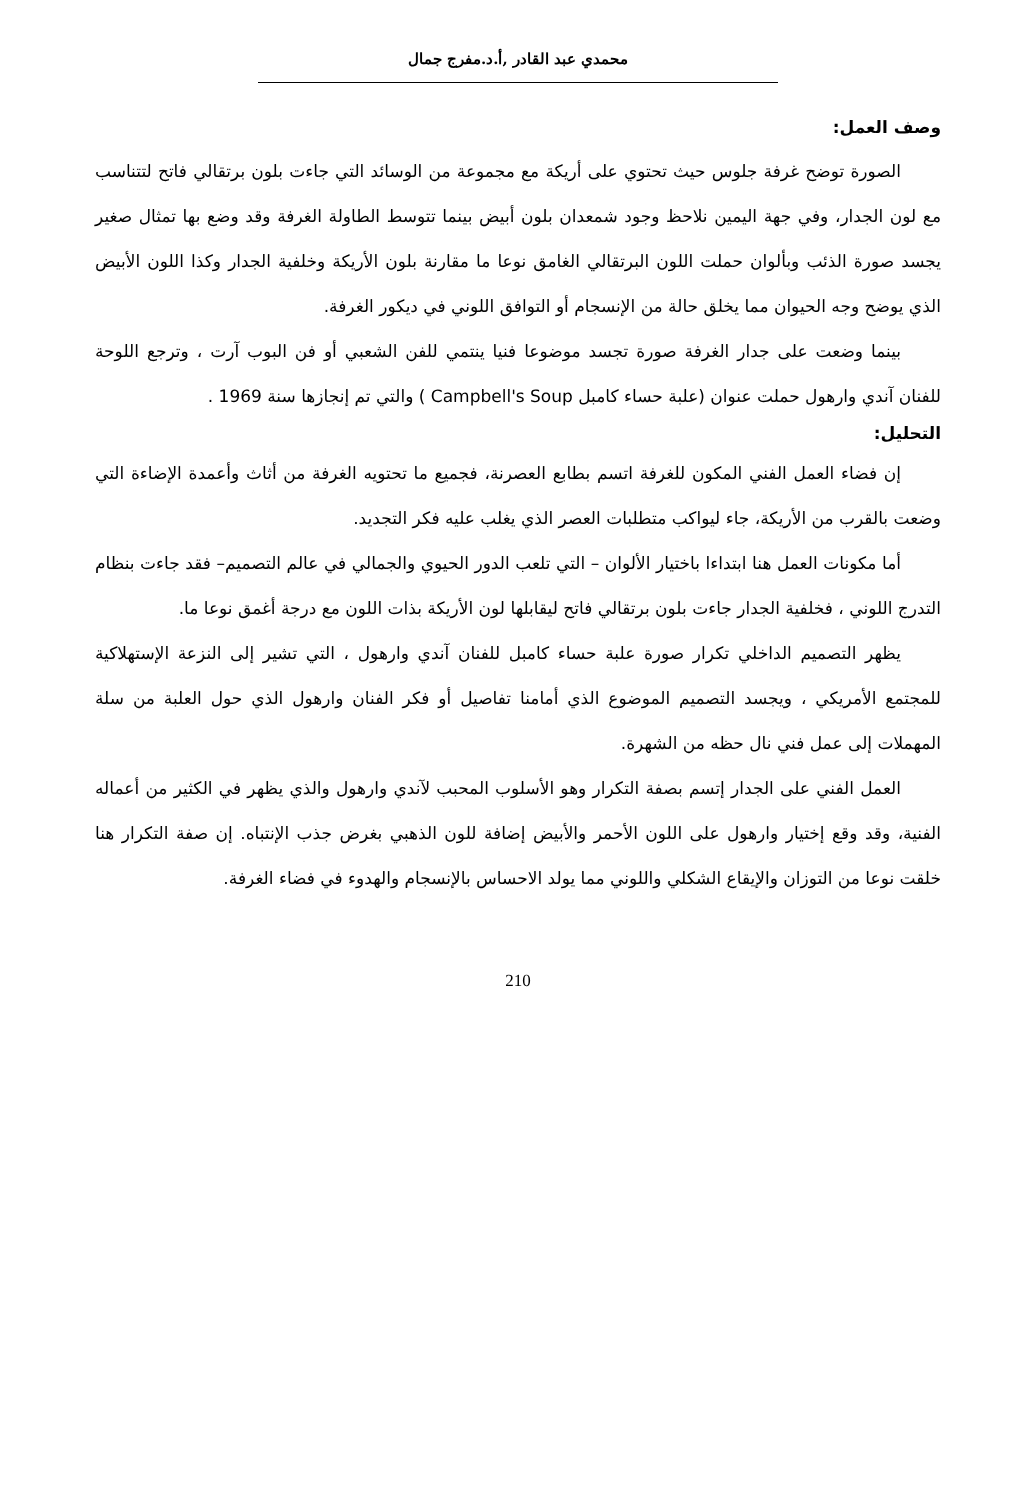محمدي عبد القادر ,أ.د.مفرج جمال
وصف العمل:
الصورة توضح غرفة جلوس حيث تحتوي على أريكة مع مجموعة من الوسائد التي جاءت بلون برتقالي فاتح لتتناسب مع لون الجدار، وفي جهة اليمين نلاحظ وجود شمعدان بلون أبيض بينما تتوسط الطاولة الغرفة وقد وضع بها تمثال صغير يجسد صورة الذئب وبألوان حملت اللون البرتقالي الغامق نوعا ما مقارنة بلون الأريكة وخلفية الجدار وكذا اللون الأبيض الذي يوضح وجه الحيوان مما يخلق حالة من الإنسجام أو التوافق اللوني في ديكور الغرفة.
بينما وضعت على جدار الغرفة صورة تجسد موضوعا فنيا ينتمي للفن الشعبي أو فن البوب آرت ، وترجع اللوحة للفنان آندي وارهول حملت عنوان (علبة حساء كامبل Campbell's Soup ) والتي تم إنجازها سنة 1969 .
التحليل:
إن فضاء العمل الفني المكون للغرفة اتسم بطابع العصرنة، فجميع ما تحتويه الغرفة من أثاث وأعمدة الإضاءة التي وضعت بالقرب من الأريكة، جاء ليواكب متطلبات العصر الذي يغلب عليه فكر التجديد.
أما مكونات العمل هنا ابتداءا باختيار الألوان – التي تلعب الدور الحيوي والجمالي في عالم التصميم– فقد جاءت بنظام التدرج اللوني ، فخلفية الجدار جاءت بلون برتقالي فاتح ليقابلها لون الأريكة بذات اللون مع درجة أغمق نوعا ما.
يظهر التصميم الداخلي تكرار صورة علبة حساء كامبل للفنان آندي وارهول ، التي تشير إلى النزعة الإستهلاكية للمجتمع الأمريكي ، ويجسد التصميم الموضوع الذي أمامنا تفاصيل أو فكر الفنان وارهول الذي حول العلبة من سلة المهملات إلى عمل فني نال حظه من الشهرة.
العمل الفني على الجدار إتسم بصفة التكرار وهو الأسلوب المحبب لآندي وارهول والذي يظهر في الكثير من أعماله الفنية، وقد وقع إختيار وارهول على اللون الأحمر والأبيض إضافة للون الذهبي بغرض جذب الإنتباه. إن صفة التكرار هنا خلقت نوعا من التوزان والإيقاع الشكلي واللوني مما يولد الاحساس بالإنسجام والهدوء في فضاء الغرفة.
210